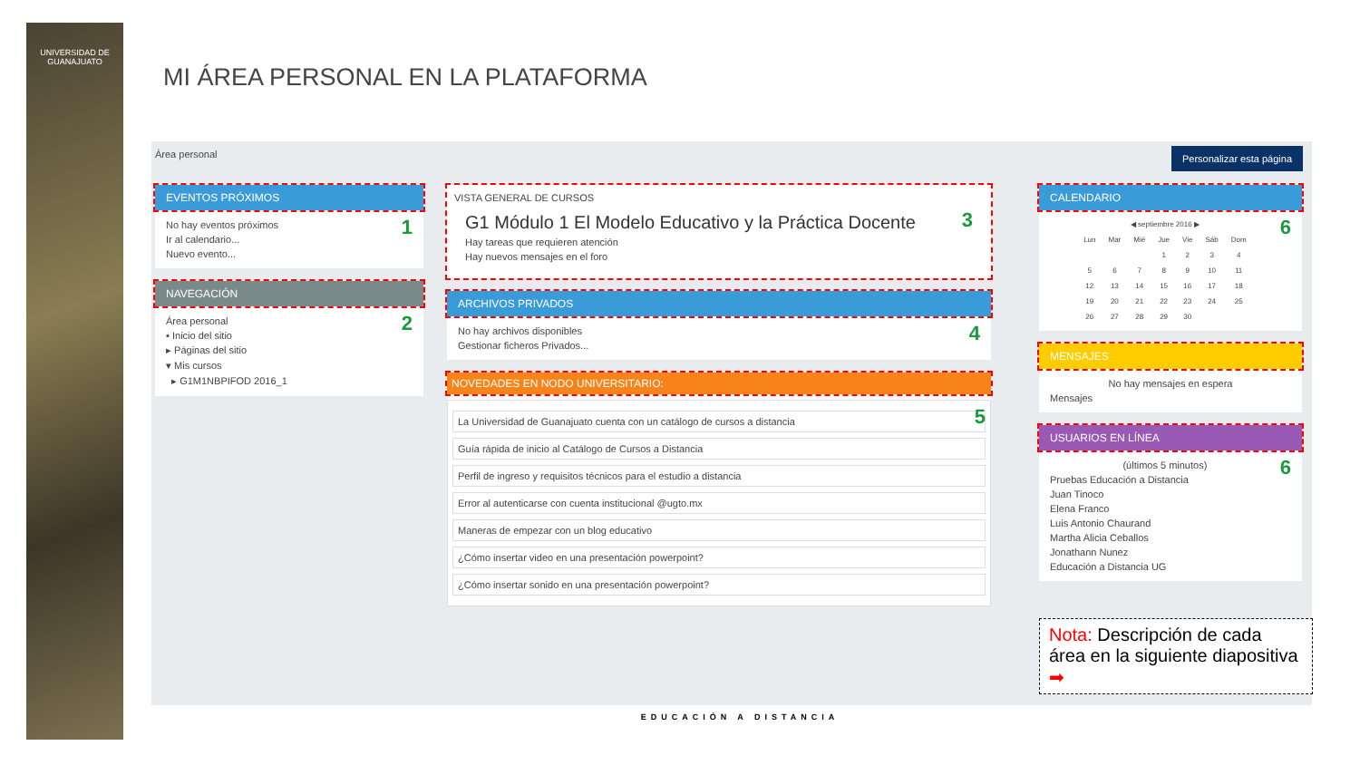UNIVERSIDAD DE GUANAJUATO
MI ÁREA PERSONAL EN LA PLATAFORMA
Área personal Personalizar esta página
EVENTOS PRÓXIMOS
1
No hay eventos próximos
Ir al calendario...
Nuevo evento...
NAVEGACIÓN
2
Área personal
▪ Inicio del sitio
▸ Páginas del sitio
▾ Mis cursos
▸ G1M1NBPIFOD 2016_1
VISTA GENERAL DE CURSOS
3
G1 Módulo 1 El Modelo Educativo y la Práctica Docente
Hay tareas que requieren atención
Hay nuevos mensajes en el foro
ARCHIVOS PRIVADOS
4
No hay archivos disponibles
Gestionar ficheros Privados...
NOVEDADES EN NODO UNIVERSITARIO:
5
La Universidad de Guanajuato cuenta con un catálogo de cursos a distancia
Guía rápida de inicio al Catálogo de Cursos a Distancia
Perfil de ingreso y requisitos técnicos para el estudio a distancia
Error al autenticarse con cuenta institucional @ugto.mx
Maneras de empezar con un blog educativo
¿Cómo insertar video en una presentación powerpoint?
¿Cómo insertar sonido en una presentación powerpoint?
CALENDARIO
6
| ◀ septiembre 2016 ▶ | | | | | | |
| --- | --- | --- | --- | --- | --- | --- |
| Lun | Mar | Mié | Jue | Vie | Sáb | Dom |
| | | | 1 | 2 | 3 | 4 |
| 5 | 6 | 7 | 8 | 9 | 10 | 11 |
| 12 | 13 | 14 | 15 | 16 | 17 | 18 |
| 19 | 20 | 21 | 22 | 23 | 24 | 25 |
| 26 | 27 | 28 | 29 | 30 | | |
MENSAJES
No hay mensajes en espera
Mensajes
USUARIOS EN LÍNEA
6
(últimos 5 minutos)
Pruebas Educación a Distancia
Juan Tinoco
Elena Franco
Luis Antonio Chaurand
Martha Alicia Ceballos
Jonathann Nunez
Educación a Distancia UG
Nota: Descripción de cada área en la siguiente diapositiva ➡
EDUCACIÓN A DISTANCIA